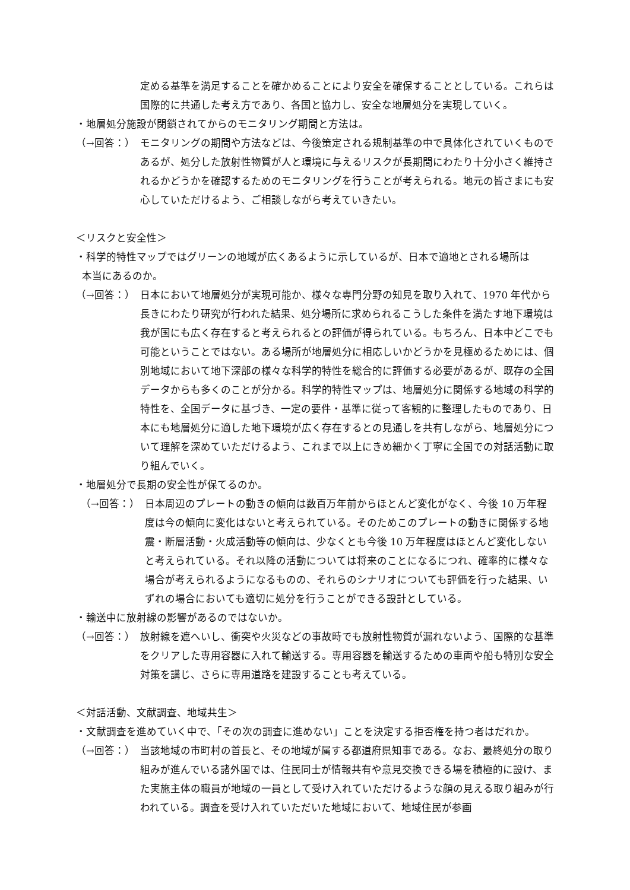定める基準を満足することを確かめることにより安全を確保することとしている。これらは国際的に共通した考え方であり、各国と協力し、安全な地層処分を実現していく。
・地層処分施設が閉鎖されてからのモニタリング期間と方法は。
（→回答：） モニタリングの期間や方法などは、今後策定される規制基準の中で具体化されていくものであるが、処分した放射性物質が人と環境に与えるリスクが長期間にわたり十分小さく維持されるかどうかを確認するためのモニタリングを行うことが考えられる。地元の皆さまにも安心していただけるよう、ご相談しながら考えていきたい。
＜リスクと安全性＞
・科学的特性マップではグリーンの地域が広くあるように示しているが、日本で適地とされる場所は
本当にあるのか。
（→回答：） 日本において地層処分が実現可能か、様々な専門分野の知見を取り入れて、1970 年代から長きにわたり研究が行われた結果、処分場所に求められるこうした条件を満たす地下環境は我が国にも広く存在すると考えられるとの評価が得られている。もちろん、日本中どこでも可能ということではない。ある場所が地層処分に相応しいかどうかを見極めるためには、個別地域において地下深部の様々な科学的特性を総合的に評価する必要があるが、既存の全国データからも多くのことが分かる。科学的特性マップは、地層処分に関係する地域の科学的特性を、全国データに基づき、一定の要件・基準に従って客観的に整理したものであり、日本にも地層処分に適した地下環境が広く存在するとの見通しを共有しながら、地層処分について理解を深めていただけるよう、これまで以上にきめ細かく丁寧に全国での対話活動に取り組んでいく。
・地層処分で長期の安全性が保てるのか。
（→回答：） 日本周辺のプレートの動きの傾向は数百万年前からほとんど変化がなく、今後 10 万年程度は今の傾向に変化はないと考えられている。そのためこのプレートの動きに関係する地震・断層活動・火成活動等の傾向は、少なくとも今後 10 万年程度はほとんど変化しないと考えられている。それ以降の活動については将来のことになるにつれ、確率的に様々な場合が考えられるようになるものの、それらのシナリオについても評価を行った結果、いずれの場合においても適切に処分を行うことができる設計としている。
・輸送中に放射線の影響があるのではないか。
（→回答：） 放射線を遮へいし、衝突や火災などの事故時でも放射性物質が漏れないよう、国際的な基準をクリアした専用容器に入れて輸送する。専用容器を輸送するための車両や船も特別な安全対策を講じ、さらに専用道路を建設することも考えている。
＜対話活動、文献調査、地域共生＞
・文献調査を進めていく中で、「その次の調査に進めない」ことを決定する拒否権を持つ者はだれか。
（→回答：） 当該地域の市町村の首長と、その地域が属する都道府県知事である。なお、最終処分の取り組みが進んでいる諸外国では、住民同士が情報共有や意見交換できる場を積極的に設け、また実施主体の職員が地域の一員として受け入れていただけるような顔の見える取り組みが行われている。調査を受け入れていただいた地域において、地域住民が参画